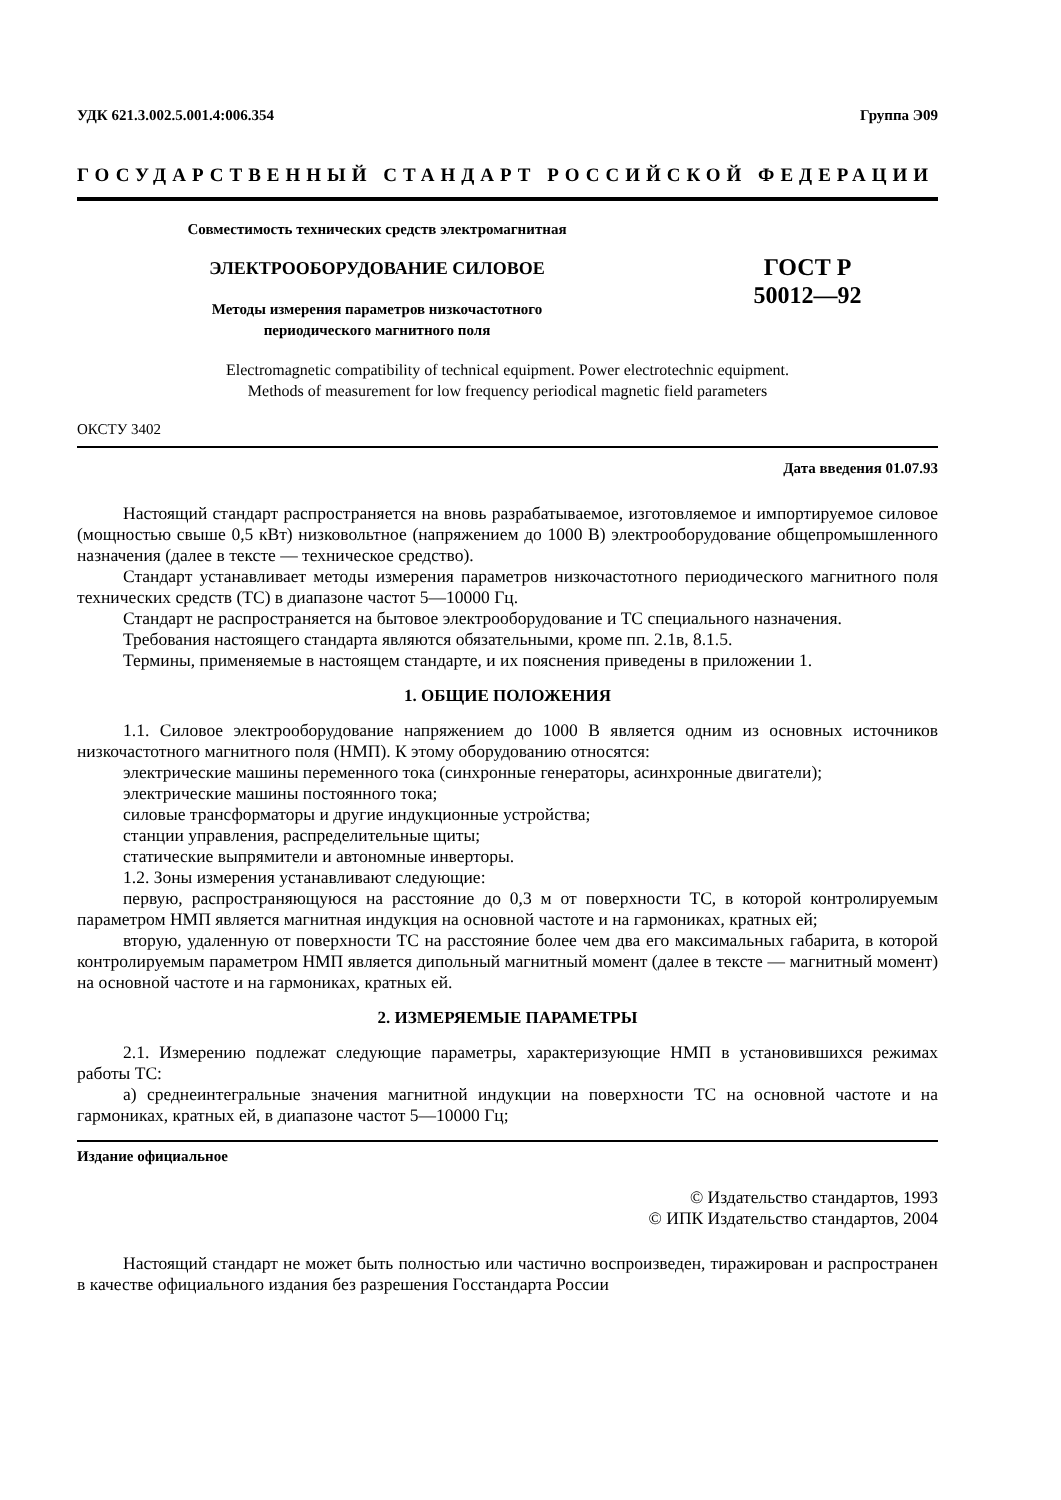УДК 621.3.002.5.001.4:006.354 Группа Э09
ГОСУДАРСТВЕННЫЙ СТАНДАРТ РОССИЙСКОЙ ФЕДЕРАЦИИ
Совместимость технических средств электромагнитная
ЭЛЕКТРООБОРУДОВАНИЕ СИЛОВОЕ
Методы измерения параметров низкочастотного
периодического магнитного поля
ГОСТ Р
50012—92
Electromagnetic compatibility of technical equipment. Power electrotechnic equipment.
Methods of measurement for low frequency periodical magnetic field parameters
ОКСТУ 3402
Дата введения 01.07.93
Настоящий стандарт распространяется на вновь разрабатываемое, изготовляемое и импортируемое силовое (мощностью свыше 0,5 кВт) низковольтное (напряжением до 1000 В) электрооборудование общепромышленного назначения (далее в тексте — техническое средство).
Стандарт устанавливает методы измерения параметров низкочастотного периодического магнитного поля технических средств (ТС) в диапазоне частот 5—10000 Гц.
Стандарт не распространяется на бытовое электрооборудование и ТС специального назначения.
Требования настоящего стандарта являются обязательными, кроме пп. 2.1в, 8.1.5.
Термины, применяемые в настоящем стандарте, и их пояснения приведены в приложении 1.
1. ОБЩИЕ ПОЛОЖЕНИЯ
1.1. Силовое электрооборудование напряжением до 1000 В является одним из основных источников низкочастотного магнитного поля (НМП). К этому оборудованию относятся:
электрические машины переменного тока (синхронные генераторы, асинхронные двигатели);
электрические машины постоянного тока;
силовые трансформаторы и другие индукционные устройства;
станции управления, распределительные щиты;
статические выпрямители и автономные инверторы.
1.2. Зоны измерения устанавливают следующие:
первую, распространяющуюся на расстояние до 0,3 м от поверхности ТС, в которой контролируемым параметром НМП является магнитная индукция на основной частоте и на гармониках, кратных ей;
вторую, удаленную от поверхности ТС на расстояние более чем два его максимальных габарита, в которой контролируемым параметром НМП является дипольный магнитный момент (далее в тексте — магнитный момент) на основной частоте и на гармониках, кратных ей.
2. ИЗМЕРЯЕМЫЕ ПАРАМЕТРЫ
2.1. Измерению подлежат следующие параметры, характеризующие НМП в установившихся режимах работы ТС:
а) среднеинтегральные значения магнитной индукции на поверхности ТС на основной частоте и на гармониках, кратных ей, в диапазоне частот 5—10000 Гц;
Издание официальное
© Издательство стандартов, 1993
© ИПК Издательство стандартов, 2004
Настоящий стандарт не может быть полностью или частично воспроизведен, тиражирован и распространен в качестве официального издания без разрешения Госстандарта России